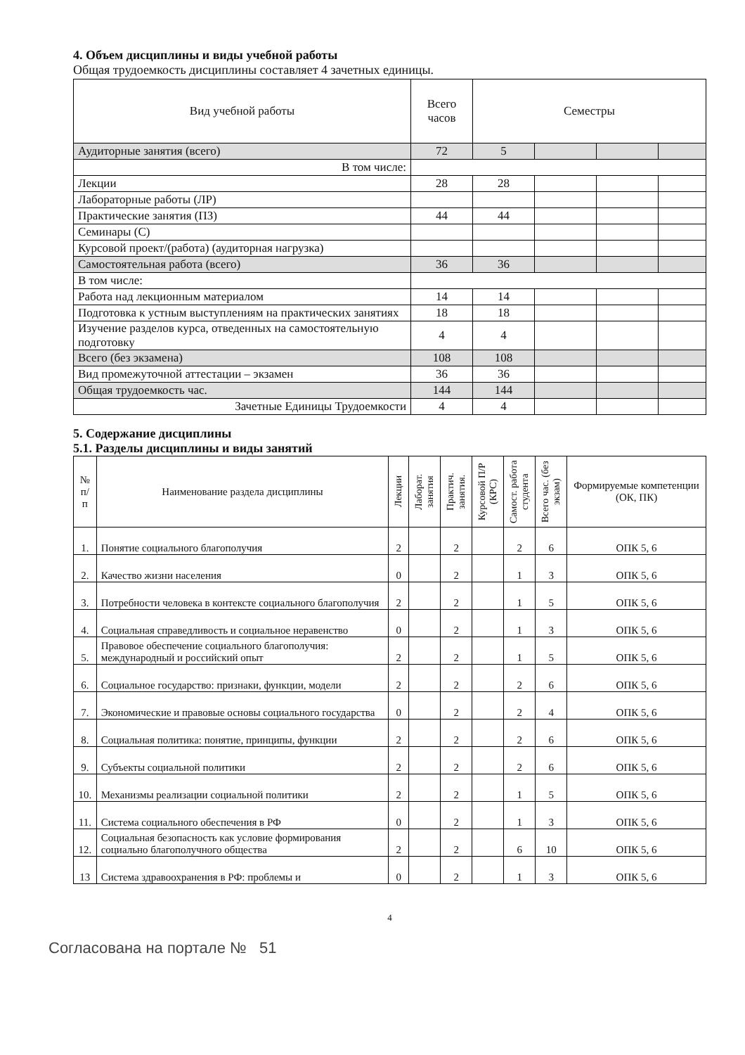4. Объем дисциплины и виды учебной работы
Общая трудоемкость дисциплины составляет 4 зачетных единицы.
| Вид учебной работы | Всего часов | Семестры | | | |
| --- | --- | --- | --- | --- | --- |
| Аудиторные занятия (всего) | 72 | 5 | | | |
| В том числе: | | | | | |
| Лекции | 28 | 28 | | | |
| Лабораторные работы (ЛР) | | | | | |
| Практические занятия (ПЗ) | 44 | 44 | | | |
| Семинары (С) | | | | | |
| Курсовой проект/(работа) (аудиторная нагрузка) | | | | | |
| Самостоятельная работа (всего) | 36 | 36 | | | |
| В том числе: | | | | | |
| Работа над лекционным материалом | 14 | 14 | | | |
| Подготовка к устным выступлениям на практических занятиях | 18 | 18 | | | |
| Изучение разделов курса, отведенных на самостоятельную подготовку | 4 | 4 | | | |
| Всего (без экзамена) | 108 | 108 | | | |
| Вид промежуточной аттестации – экзамен | 36 | 36 | | | |
| Общая трудоемкость час. | 144 | 144 | | | |
| Зачетные Единицы Трудоемкости | 4 | 4 | | | |
5. Содержание дисциплины
5.1. Разделы дисциплины и виды занятий
| № п/п | Наименование раздела дисциплины | Лекции | Лаборат. занятия | Практич. занятия. | Курсовой П/Р (КРС) | Самост. работа студента | Всего час. (без экзам) | Формируемые компетенции (ОК, ПК) |
| --- | --- | --- | --- | --- | --- | --- | --- | --- |
| 1. | Понятие социального благополучия | 2 | | 2 | | 2 | 6 | ОПК 5, 6 |
| 2. | Качество жизни населения | 0 | | 2 | | 1 | 3 | ОПК 5, 6 |
| 3. | Потребности человека в контексте социального благополучия | 2 | | 2 | | 1 | 5 | ОПК 5, 6 |
| 4. | Социальная справедливость и социальное неравенство | 0 | | 2 | | 1 | 3 | ОПК 5, 6 |
| 5. | Правовое обеспечение социального благополучия: международный и российский опыт | 2 | | 2 | | 1 | 5 | ОПК 5, 6 |
| 6. | Социальное государство: признаки, функции, модели | 2 | | 2 | | 2 | 6 | ОПК 5, 6 |
| 7. | Экономические и правовые основы социального государства | 0 | | 2 | | 2 | 4 | ОПК 5, 6 |
| 8. | Социальная политика: понятие, принципы, функции | 2 | | 2 | | 2 | 6 | ОПК 5, 6 |
| 9. | Субъекты социальной политики | 2 | | 2 | | 2 | 6 | ОПК 5, 6 |
| 10. | Механизмы реализации социальной политики | 2 | | 2 | | 1 | 5 | ОПК 5, 6 |
| 11. | Система социального обеспечения в РФ | 0 | | 2 | | 1 | 3 | ОПК 5, 6 |
| 12. | Социальная безопасность как условие формирования социально благополучного общества | 2 | | 2 | | 6 | 10 | ОПК 5, 6 |
| 13 | Система здравоохранения в РФ: проблемы и | 0 | | 2 | | 1 | 3 | ОПК 5, 6 |
4
Согласована на портале № 51